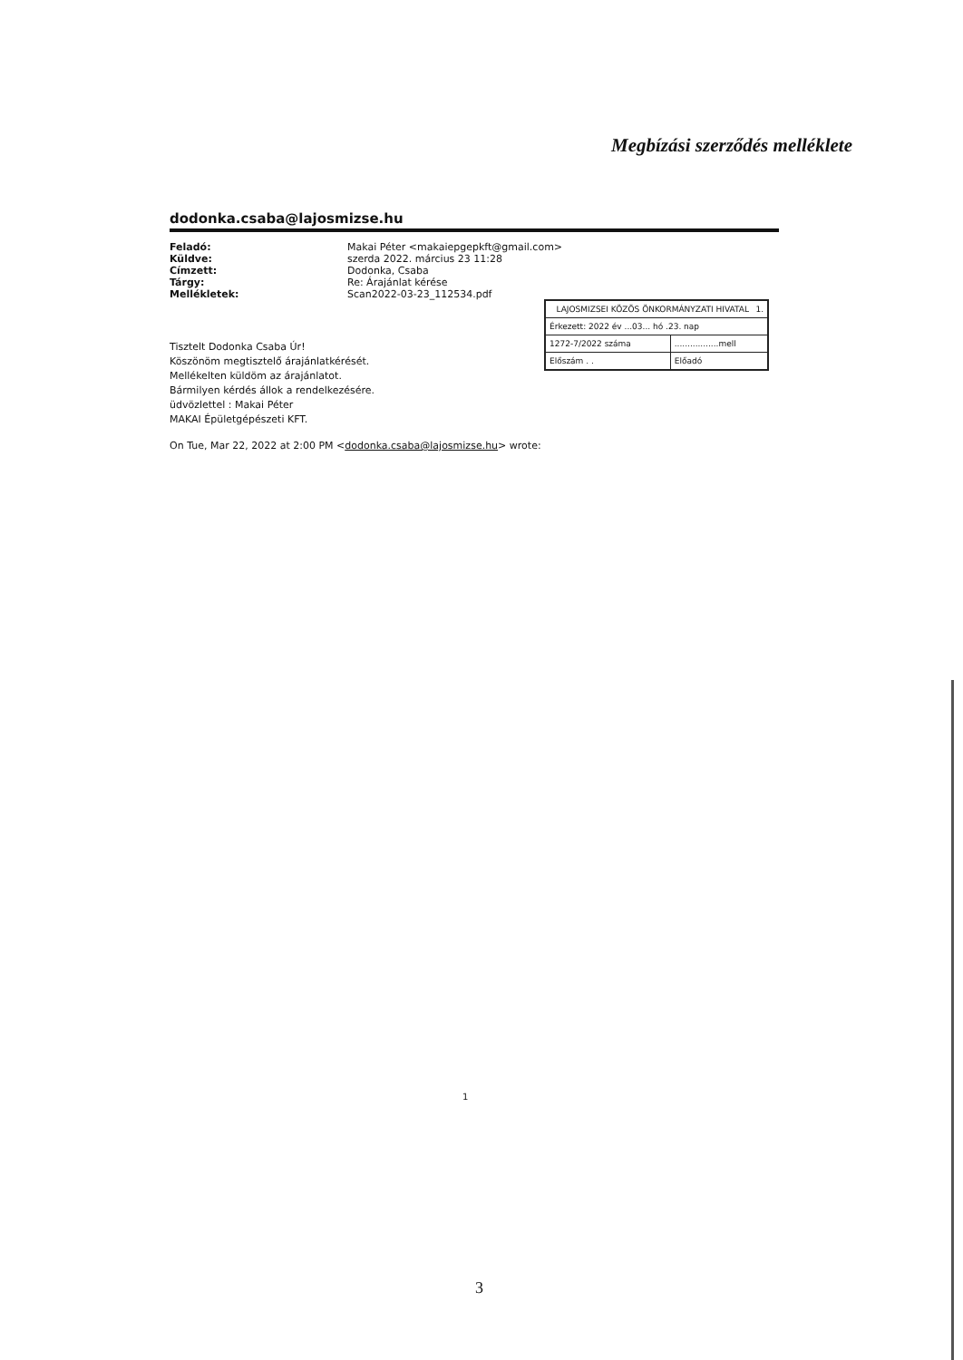Megbízási szerződés melléklete
dodonka.csaba@lajosmizse.hu
| Feladó: | Makai Péter <makaiepgepkft@gmail.com> |
| Küldve: | szerda 2022. március 23 11:28 |
| Címzett: | Dodonka, Csaba |
| Tárgy: | Re: Árajánlat kérése |
| Mellékletek: | Scan2022-03-23_112534.pdf |
Tisztelt Dodonka Csaba Úr!
Köszönöm megtisztelő árajánlatkérését.
Mellékelten küldöm az árajánlatot.
Bármilyen kérdés állok a rendelkezésére.
üdvözlettel : Makai Péter
MAKAI Épületgépészeti KFT.
On Tue, Mar 22, 2022 at 2:00 PM <dodonka.csaba@lajosmizse.hu> wrote:
| LAJOSMIZSEI KÖZÖS ÖNKORMÁNYZATI HIVATAL 1. | |
| Érkezett: 2022 év ...03... hó .23. nap | |
| 1272-7/2022 száma | .................mell |
| Előszám . . | Előadó |
1
3